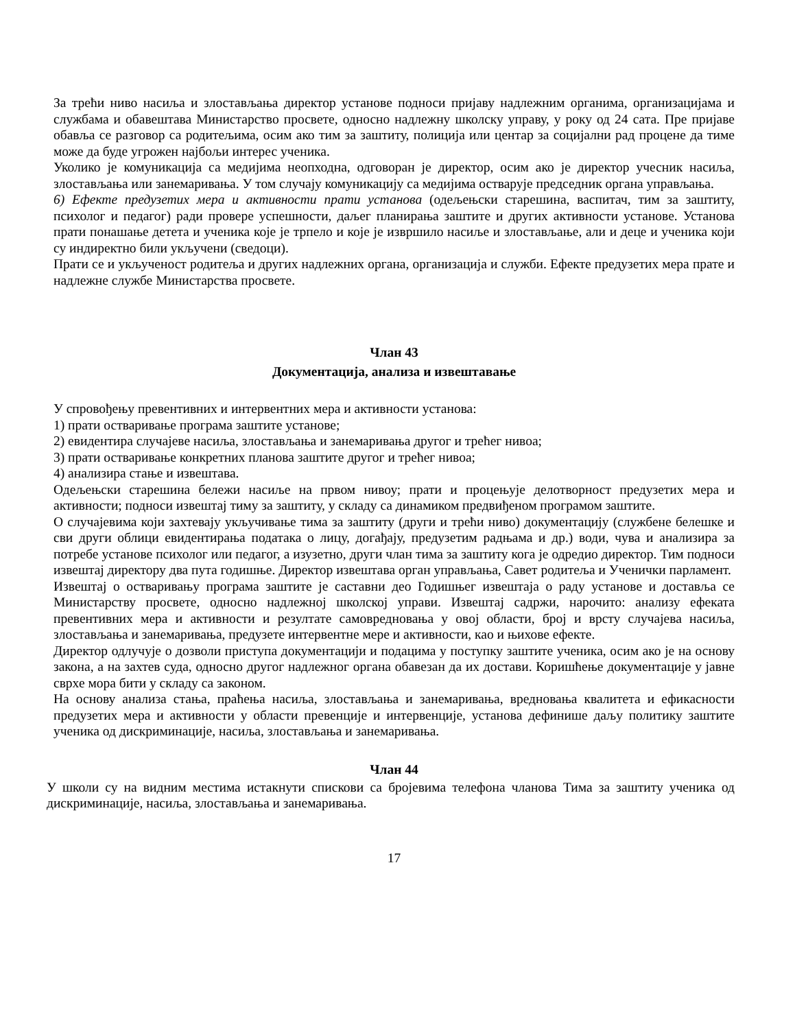За трећи ниво насиља и злостављања директор установе подноси пријаву надлежним органима, организацијама и службама и обавештава Министарство просвете, односно надлежну школску управу, у року од 24 сата. Пре пријаве обавља се разговор са родитељима, осим ако тим за заштиту, полиција или центар за социјални рад процене да тиме може да буде угрожен најбољи интерес ученика.
Уколико је комуникација са медијима неопходна, одговоран је директор, осим ако је директор учесник насиља, злостављања или занемаривања. У том случају комуникацију са медијима остварује председник органа управљања.
6) Ефекте предузетих мера и активности прати установа (одељењски старешина, васпитач, тим за заштиту, психолог и педагог) ради провере успешности, даљег планирања заштите и других активности установе. Установа прати понашање детета и ученика које је трпело и које је извршило насиље и злостављање, али и деце и ученика који су индиректно били укључени (сведоци).
Прати се и укљученост родитеља и других надлежних органа, организација и служби. Ефекте предузетих мера прате и надлежне службе Министарства просвете.
Члан 43
Документација, анализа и извештавање
У спровођењу превентивних и интервентних мера и активности установа:
1) прати остваривање програма заштите установе;
2) евидентира случајеве насиља, злостављања и занемаривања другог и трећег нивоа;
3) прати остваривање конкретних планова заштите другог и трећег нивоа;
4) анализира стање и извештава.
Одељењски старешина бележи насиље на првом нивоу; прати и процењује делотворност предузетих мера и активности; подноси извештај тиму за заштиту, у складу са динамиком предвиђеном програмом заштите.
О случајевима који захтевају укључивање тима за заштиту (други и трећи ниво) документацију (службене белешке и сви други облици евидентирања података о лицу, догађају, предузетим радњама и др.) води, чува и анализира за потребе установе психолог или педагог, а изузетно, други члан тима за заштиту кога је одредио директор. Тим подноси извештај директору два пута годишње. Директор извештава орган управљања, Савет родитеља и Ученички парламент.
Извештај о остваривању програма заштите је саставни део Годишњег извештаја о раду установе и доставља се Министарству просвете, односно надлежној школској управи. Извештај садржи, нарочито: анализу ефеката превентивних мера и активности и резултате самовредновања у овој области, број и врсту случајева насиља, злостављања и занемаривања, предузете интервентне мере и активности, као и њихове ефекте.
Директор одлучује о дозволи приступа документацији и подацима у поступку заштите ученика, осим ако је на основу закона, а на захтев суда, односно другог надлежног органа обавезан да их достави. Коришћење документације у јавне сврхе мора бити у складу са законом.
На основу анализа стања, праћења насиља, злостављања и занемаривања, вредновања квалитета и ефикасности предузетих мера и активности у области превенције и интервенције, установа дефинише даљу политику заштите ученика од дискриминације, насиља, злостављања и занемаривања.
Члан 44
У школи су на видним местима истакнути спискови са бројевима телефона чланова Тима за заштиту ученика од дискриминације, насиља, злостављања и занемаривања.
17